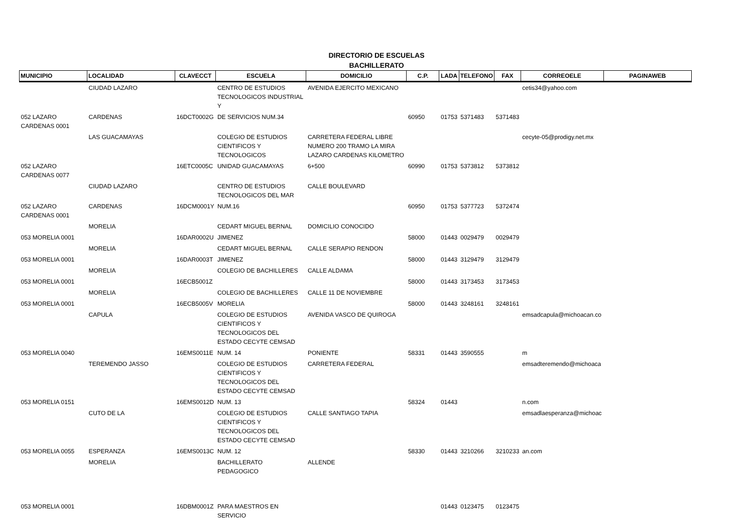DIRECTORIO DE ESCUELAS
BACHILLERATO
| MUNICIPIO | LOCALIDAD | CLAVECCT | ESCUELA | DOMICILIO | C.P. | LADA | TELEFONO | FAX | CORREOELE | PAGINAWEB |
| --- | --- | --- | --- | --- | --- | --- | --- | --- | --- | --- |
| | CIUDAD LAZARO | | CENTRO DE ESTUDIOS TECNOLOGICOS INDUSTRIAL Y | AVENIDA EJERCITO MEXICANO | | | | | cetis34@yahoo.com | |
| 052 LAZARO CARDENAS 0001 | CARDENAS | 16DCT0002G | DE SERVICIOS NUM.34 | | 60950 | 01753 | 5371483 | 5371483 | | |
| | LAS GUACAMAYAS | | COLEGIO DE ESTUDIOS CIENTIFICOS Y TECNOLOGICOS | CARRETERA FEDERAL LIBRE NUMERO 200 TRAMO LA MIRA LAZARO CARDENAS KILOMETRO | | | | | cecyte-05@prodigy.net.mx | |
| 052 LAZARO CARDENAS 0077 | | 16ETC0005C | UNIDAD GUACAMAYAS | 6+500 | 60990 | 01753 | 5373812 | 5373812 | | |
| | CIUDAD LAZARO | | CENTRO DE ESTUDIOS TECNOLOGICOS DEL MAR | CALLE BOULEVARD | | | | | | |
| 052 LAZARO CARDENAS 0001 | CARDENAS | 16DCM0001Y | NUM.16 | | 60950 | 01753 | 5377723 | 5372474 | | |
| | MORELIA | | CEDART MIGUEL BERNAL | DOMICILIO CONOCIDO | | | | | | |
| 053 MORELIA 0001 | | 16DAR0002U | JIMENEZ | | 58000 | 01443 | 0029479 | 0029479 | | |
| | MORELIA | | CEDART MIGUEL BERNAL | CALLE SERAPIO RENDON | | | | | | |
| 053 MORELIA 0001 | | 16DAR0003T | JIMENEZ | | 58000 | 01443 | 3129479 | 3129479 | | |
| | MORELIA | | COLEGIO DE BACHILLERES | CALLE ALDAMA | | | | | | |
| 053 MORELIA 0001 | | 16ECB5001Z | | | 58000 | 01443 | 3173453 | 3173453 | | |
| | MORELIA | | COLEGIO DE BACHILLERES | CALLE 11 DE NOVIEMBRE | | | | | | |
| 053 MORELIA 0001 | | 16ECB5005V | MORELIA | | 58000 | 01443 | 3248161 | 3248161 | | |
| | CAPULA | | COLEGIO DE ESTUDIOS CIENTIFICOS Y TECNOLOGICOS DEL ESTADO CECYTE CEMSAD | AVENIDA VASCO DE QUIROGA | | | | | emsadcapula@michoacan.co | |
| 053 MORELIA 0040 | | 16EMS0011E | NUM. 14 | PONIENTE | 58331 | 01443 | 3590555 | | m | |
| | TEREMENDO JASSO | | COLEGIO DE ESTUDIOS CIENTIFICOS Y TECNOLOGICOS DEL ESTADO CECYTE CEMSAD | CARRETERA FEDERAL | | | | | emsadteremendo@michoaca | |
| 053 MORELIA 0151 | | 16EMS0012D | NUM. 13 | | 58324 | 01443 | | | n.com | |
| | CUTO DE LA | | COLEGIO DE ESTUDIOS CIENTIFICOS Y TECNOLOGICOS DEL ESTADO CECYTE CEMSAD | CALLE SANTIAGO TAPIA | | | | | emsadlaesperanza@michoac | |
| 053 MORELIA 0055 | ESPERANZA | 16EMS0013C | NUM. 12 | | 58330 | 01443 | 3210266 | 3210233 | an.com | |
| | MORELIA | | BACHILLERATO PEDAGOGICO | ALLENDE | | | | | | |
| 053 MORELIA 0001 | | 16DBM0001Z | PARA MAESTROS EN SERVICIO | | | 01443 | 0123475 | 0123475 | | |